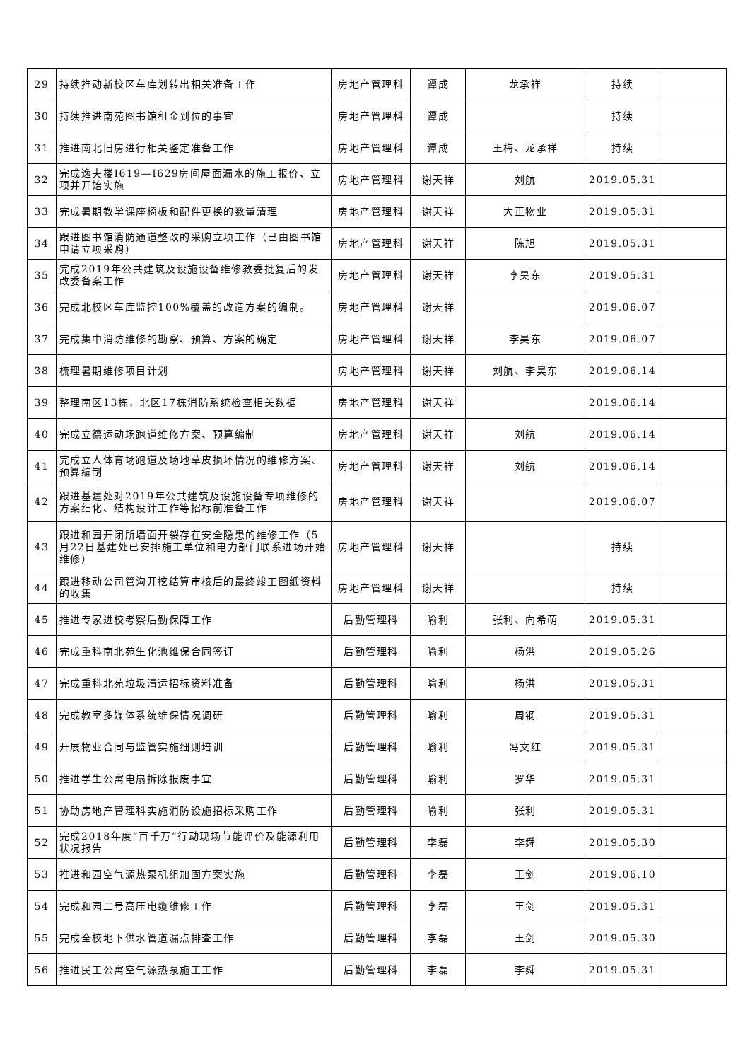| 29 | 持续推动新校区车库划转出相关准备工作 | 房地产管理科 | 谭成 | 龙承祥 | 持续 | |
| 30 | 持续推进南苑图书馆租金到位的事宜 | 房地产管理科 | 谭成 | | 持续 | |
| 31 | 推进南北旧房进行相关鉴定准备工作 | 房地产管理科 | 谭成 | 王梅、龙承祥 | 持续 | |
| 32 | 完成逸夫楼I619—I629房间屋面漏水的施工报价、立项并开始实施 | 房地产管理科 | 谢天祥 | 刘航 | 2019.05.31 | |
| 33 | 完成暑期教学课座椅板和配件更换的数量清理 | 房地产管理科 | 谢天祥 | 大正物业 | 2019.05.31 | |
| 34 | 跟进图书馆消防通道整改的采购立项工作（已由图书馆申请立项采购） | 房地产管理科 | 谢天祥 | 陈旭 | 2019.05.31 | |
| 35 | 完成2019年公共建筑及设施设备维修教委批复后的发改委备案工作 | 房地产管理科 | 谢天祥 | 李昊东 | 2019.05.31 | |
| 36 | 完成北校区车库监控100%覆盖的改造方案的编制。 | 房地产管理科 | 谢天祥 | | 2019.06.07 | |
| 37 | 完成集中消防维修的勘察、预算、方案的确定 | 房地产管理科 | 谢天祥 | 李昊东 | 2019.06.07 | |
| 38 | 梳理暑期维修项目计划 | 房地产管理科 | 谢天祥 | 刘航、李昊东 | 2019.06.14 | |
| 39 | 整理南区13栋，北区17栋消防系统检查相关数据 | 房地产管理科 | 谢天祥 | | 2019.06.14 | |
| 40 | 完成立德运动场跑道维修方案、预算编制 | 房地产管理科 | 谢天祥 | 刘航 | 2019.06.14 | |
| 41 | 完成立人体育场跑道及场地草皮损坏情况的维修方案、预算编制 | 房地产管理科 | 谢天祥 | 刘航 | 2019.06.14 | |
| 42 | 跟进基建处对2019年公共建筑及设施设备专项维修的方案细化、结构设计工作等招标前准备工作 | 房地产管理科 | 谢天祥 | | 2019.06.07 | |
| 43 | 跟进和园开闭所墙面开裂存在安全隐患的维修工作（5月22日基建处已安排施工单位和电力部门联系进场开始维修） | 房地产管理科 | 谢天祥 | | 持续 | |
| 44 | 跟进移动公司管沟开挖结算审核后的最终竣工图纸资料的收集 | 房地产管理科 | 谢天祥 | | 持续 | |
| 45 | 推进专家进校考察后勤保障工作 | 后勤管理科 | 喻利 | 张利、向希萌 | 2019.05.31 | |
| 46 | 完成重科南北苑生化池维保合同签订 | 后勤管理科 | 喻利 | 杨洪 | 2019.05.26 | |
| 47 | 完成重科北苑垃圾清运招标资料准备 | 后勤管理科 | 喻利 | 杨洪 | 2019.05.31 | |
| 48 | 完成教室多媒体系统维保情况调研 | 后勤管理科 | 喻利 | 周钢 | 2019.05.31 | |
| 49 | 开展物业合同与监管实施细则培训 | 后勤管理科 | 喻利 | 冯文红 | 2019.05.31 | |
| 50 | 推进学生公寓电扇拆除报废事宜 | 后勤管理科 | 喻利 | 罗华 | 2019.05.31 | |
| 51 | 协助房地产管理科实施消防设施招标采购工作 | 后勤管理科 | 喻利 | 张利 | 2019.05.31 | |
| 52 | 完成2018年度“百千万”行动现场节能评价及能源利用状况报告 | 后勤管理科 | 李磊 | 李舜 | 2019.05.30 | |
| 53 | 推进和园空气源热泵机组加固方案实施 | 后勤管理科 | 李磊 | 王剑 | 2019.06.10 | |
| 54 | 完成和园二号高压电缆维修工作 | 后勤管理科 | 李磊 | 王剑 | 2019.05.31 | |
| 55 | 完成全校地下供水管道漏点排查工作 | 后勤管理科 | 李磊 | 王剑 | 2019.05.30 | |
| 56 | 推进民工公寓空气源热泵施工工作 | 后勤管理科 | 李磊 | 李舜 | 2019.05.31 | |